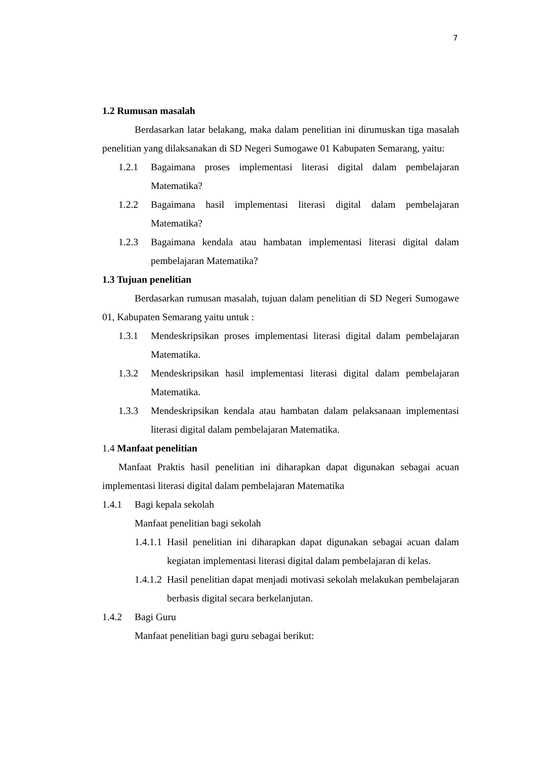7
1.2 Rumusan masalah
Berdasarkan latar belakang, maka dalam penelitian ini dirumuskan tiga masalah penelitian yang dilaksanakan di SD Negeri Sumogawe 01 Kabupaten Semarang, yaitu:
1.2.1 Bagaimana proses implementasi literasi digital dalam pembelajaran Matematika?
1.2.2 Bagaimana hasil implementasi literasi digital dalam pembelajaran Matematika?
1.2.3 Bagaimana kendala atau hambatan implementasi literasi digital dalam pembelajaran Matematika?
1.3 Tujuan penelitian
Berdasarkan rumusan masalah, tujuan dalam penelitian di SD Negeri Sumogawe 01, Kabupaten Semarang yaitu untuk :
1.3.1 Mendeskripsikan proses implementasi literasi digital dalam pembelajaran Matematika.
1.3.2 Mendeskripsikan hasil implementasi literasi digital dalam pembelajaran Matematika.
1.3.3 Mendeskripsikan kendala atau hambatan dalam pelaksanaan implementasi literasi digital dalam pembelajaran Matematika.
1.4 Manfaat penelitian
Manfaat Praktis hasil penelitian ini diharapkan dapat digunakan sebagai acuan implementasi literasi digital dalam pembelajaran Matematika
1.4.1 Bagi kepala sekolah
Manfaat penelitian bagi sekolah
1.4.1.1 Hasil penelitian ini diharapkan dapat digunakan sebagai acuan dalam kegiatan implementasi literasi digital dalam pembelajaran di kelas.
1.4.1.2 Hasil penelitian dapat menjadi motivasi sekolah melakukan pembelajaran berbasis digital secara berkelanjutan.
1.4.2 Bagi Guru
Manfaat penelitian bagi guru sebagai berikut: